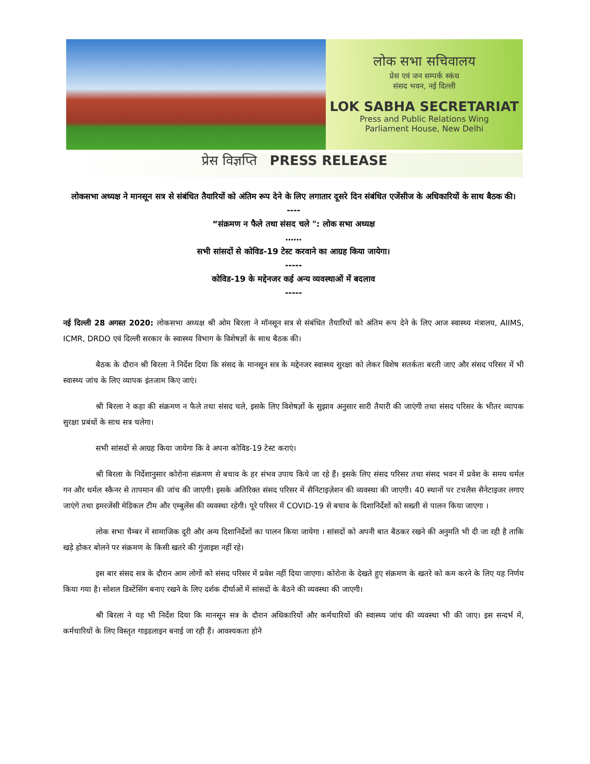लोक सभा सचिवालय
प्रेस एवं जन सम्पर्क स्कंध
संसद भवन, नई दिल्ली
LOK SABHA SECRETARIAT
Press and Public Relations Wing
Parliament House, New Delhi
प्रेस विज्ञप्ति PRESS RELEASE
लोकसभा अध्यक्ष ने मानसून सत्र से संबंधित तैयारियों को अंतिम रूप देने के लिए लगातार दूसरे दिन संबंधित एजेंसीज के अधिकारियों के साथ बैठक की।
----
“संक्रमण न फैले तथा संसद चले ": लोक सभा अध्यक्ष
……
सभी सांसदों से कोविड-19 टेस्ट करवाने का आग्रह किया जायेगा।
-----
कोविड-19 के मद्देनजर कई अन्य व्यवस्थाओं में बदलाव
-----
नई दिल्ली 28 अगस्त 2020: लोकसभा अध्यक्ष श्री ओम बिरला ने मॉनसून सत्र से संबंधित तैयारियों को अंतिम रूप देने के लिए आज स्वास्थ्य मंत्रालय, AIIMS, ICMR, DRDO एवं दिल्ली सरकार के स्वास्थ्य विभाग के विशेषज्ञों के साथ बैठक की।
बैठक के दौरान श्री बिरला ने निर्देश दिया कि संसद के मानसून सत्र के मद्देनजर स्वास्थ्य सुरक्षा को लेकर विशेष सतर्कता बरती जाए और संसद परिसर में भी स्वास्थ्य जांच के लिए व्यापक इंतजाम किए जाएं।
श्री बिरला ने कहा की संक्रमण न फैले तथा संसद चले, इसके लिए विशेषज्ञों के सुझाव अनुसार सारी तैयारी की जाएंगी तथा संसद परिसर के भीतर व्यापक सुरक्षा प्रबंधों के साथ सत्र चलेगा।
सभी सांसदों से आग्रह किया जायेगा कि वे अपना कोविड-19 टेस्ट कराएं।
श्री बिरला के निर्देशानुसार कोरोना संक्रमण से बचाव के हर संभव उपाय किये जा रहे हैं। इसके लिए संसद परिसर तथा संसद भवन में प्रवेश के समय थर्मल गन और थर्मल स्कैनर से तापमान की जांच की जाएगी। इसके अतिरिक्त संसद परिसर में सैनिटाइज़ेशन की व्यवस्था की जाएगी। 40 स्थानों पर टचलैस सैनेटाइजर लगाए जाएंगे तथा इमरजेंसी मेडिकल टीम और एम्बुलेंस की व्यवस्था रहेगी। पूरे परिसर में COVID-19 से बचाव के दिशानिर्देशों को सख्ती से पालन किया जाएगा ।
लोक सभा चैम्बर में सामाजिक दूरी और अन्य दिशानिर्देशों का पालन किया जायेगा । सांसदों को अपनी बात बैठकर रखने की अनुमति भी दी जा रही है ताकि खड़े होकर बोलने पर संक्रमण के किसी खतरे की गुंजाइश नहीं रहे।
इस बार संसद सत्र के दौरान आम लोगों को संसद परिसर में प्रवेश नहीं दिया जाएगा। कोरोना के देखते हुए संक्रमण के खतरे को कम करने के लिए यह निर्णय किया गया है। सोशल डिस्टेंसिंग बनाए रखने के लिए दर्शक दीर्घाओं में सांसदों के बैठने की व्यवस्था की जाएगी।
श्री बिरला ने यह भी निर्देश दिया कि मानसून सत्र के दौरान अधिकारियों और कर्मचारियों की स्वास्थ्य जांच की व्यवस्था भी की जाए। इस सन्दर्भ में, कर्मचारियों के लिए विस्तृत गाइडलाइन बनाई जा रही हैं। आवश्यकता होने